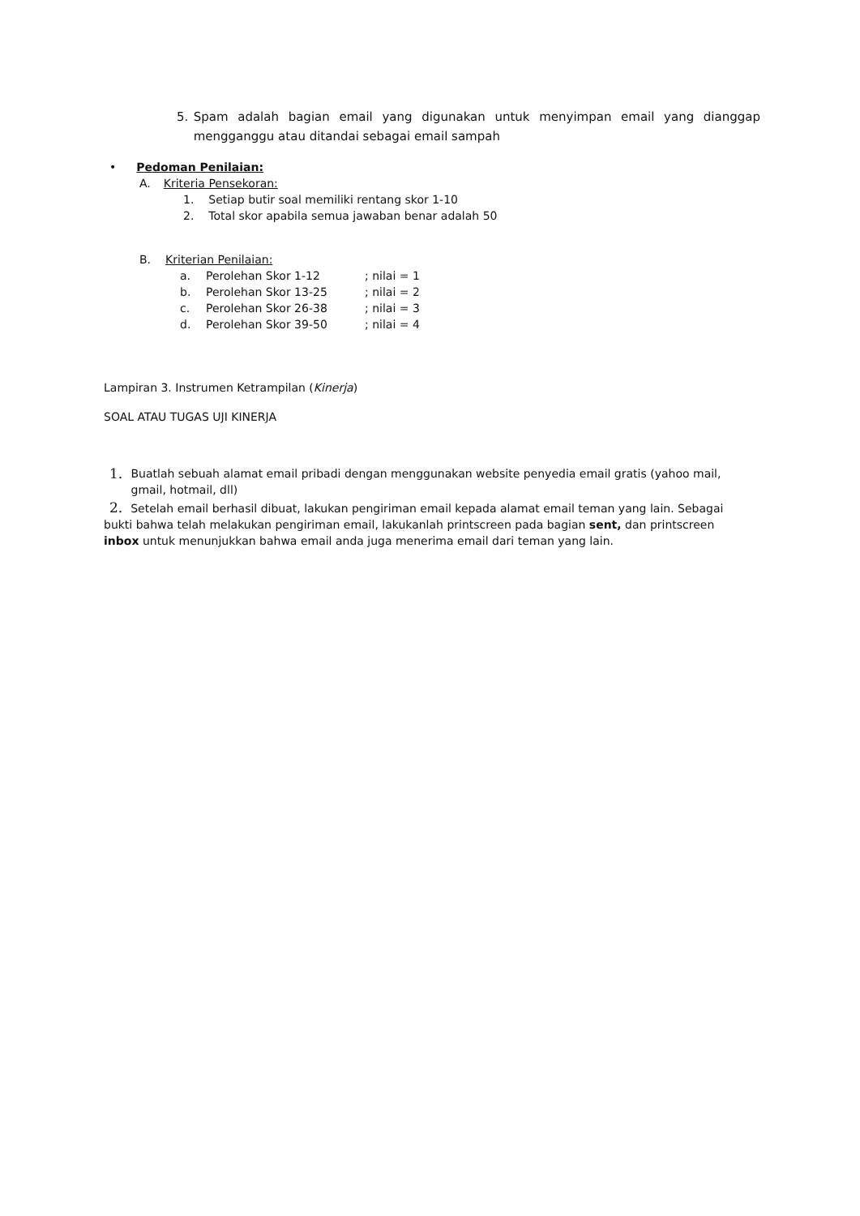5. Spam adalah bagian email yang digunakan untuk menyimpan email yang dianggap mengganggu atau ditandai sebagai email sampah
• Pedoman Penilaian:
A. Kriteria Pensekoran:
1. Setiap butir soal memiliki rentang skor 1-10
2. Total skor apabila semua jawaban benar adalah 50
B. Kriterian Penilaian:
a. Perolehan Skor 1-12; nilai = 1
b. Perolehan Skor 13-25; nilai = 2
c. Perolehan Skor 26-38; nilai = 3
d. Perolehan Skor 39-50; nilai = 4
Lampiran 3. Instrumen Ketrampilan (Kinerja)
SOAL ATAU TUGAS UJI KINERJA
1. Buatlah sebuah alamat email pribadi dengan menggunakan website penyedia email gratis (yahoo mail, gmail, hotmail, dll)
2. Setelah email berhasil dibuat, lakukan pengiriman email kepada alamat email teman yang lain. Sebagai bukti bahwa telah melakukan pengiriman email, lakukanlah printscreen pada bagian sent, dan printscreen inbox untuk menunjukkan bahwa email anda juga menerima email dari teman yang lain.